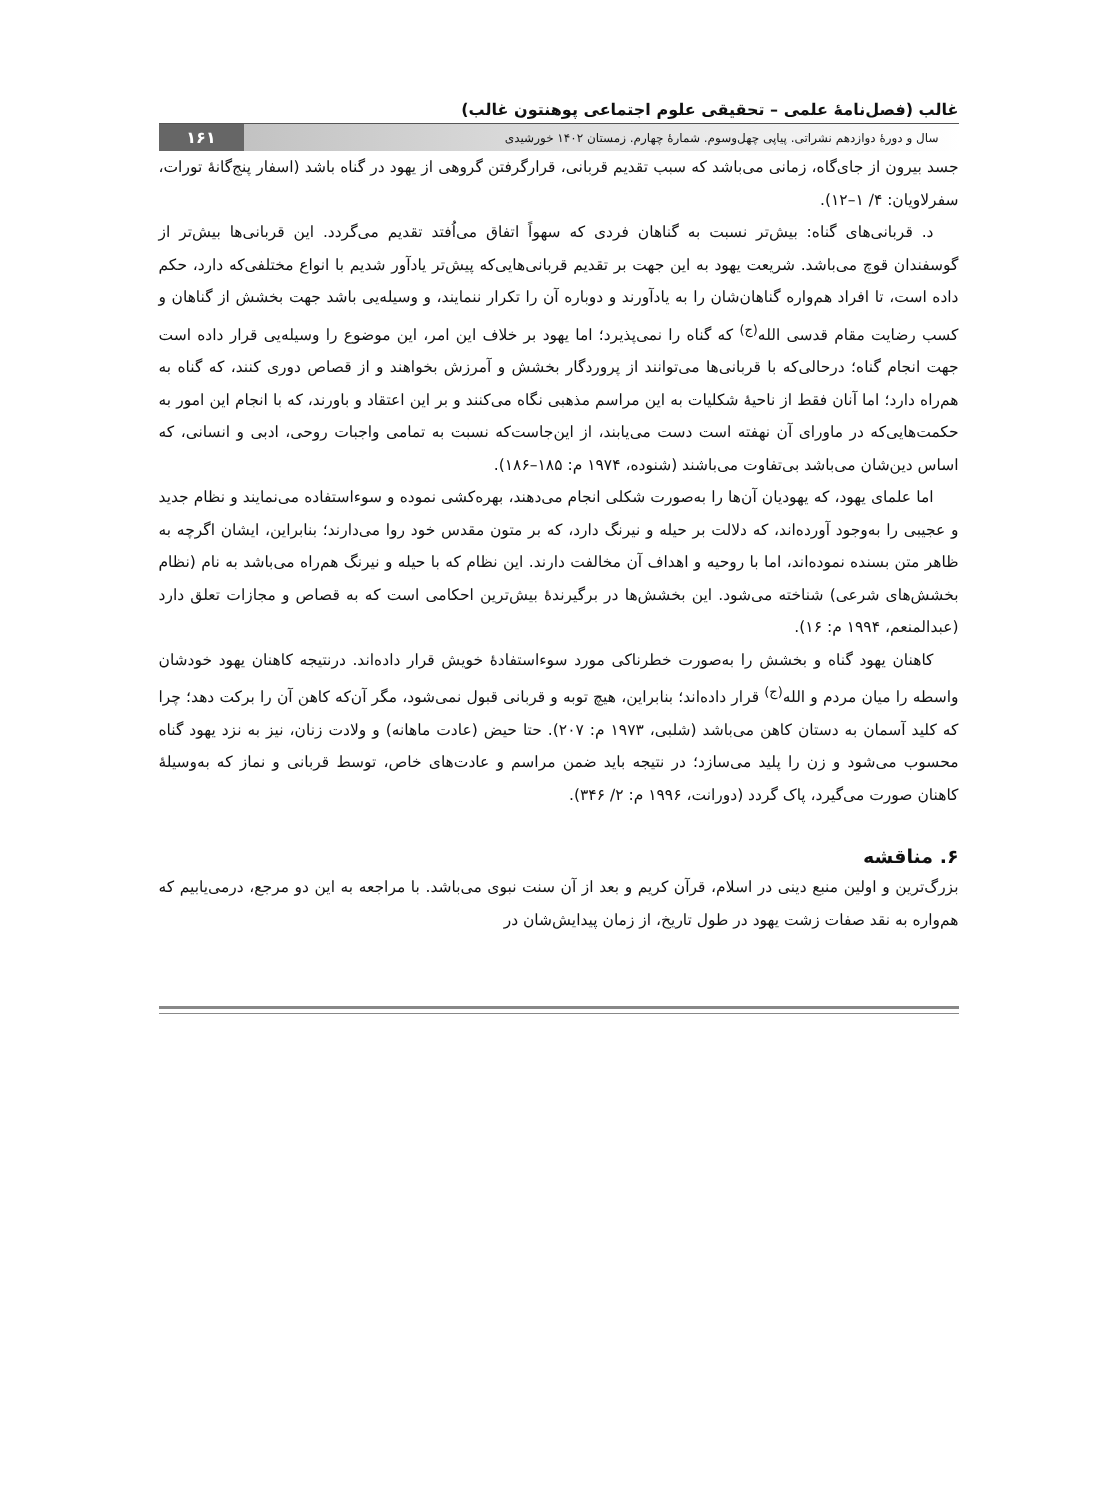غالب (فصل‌نامۀ علمی – تحقیقی علوم اجتماعی پوهنتون غالب)
سال و دورۀ دوازدهم نشراتی. پیاپی چهل‌وسوم. شمارۀ چهارم. زمستان ۱۴۰۲ خورشیدی
۱۶۱
جسد بیرون از جای‌گاه، زمانی می‌باشد که سبب تقدیم قربانی، قرارگرفتن گروهی از یهود در گناه باشد (اسفار پنج‌گانۀ تورات، سفرلاویان: ۴/ ۱–۱۲).
د. قربانی‌های گناه: بیش‌تر نسبت به گناهان فردی که سهواً اتفاق می‌اُفتد تقدیم می‌گردد. این قربانی‌ها بیش‌تر از گوسفندان قوچ می‌باشد. شریعت یهود به این جهت بر تقدیم قربانی‌هایی‌که پیش‌تر یادآور شدیم با انواع مختلفی‌که دارد، حکم داده است، تا افراد هم‌واره گناهان‌شان را به یادآورند و دوباره آن را تکرار ننمایند، و وسیله‌یی باشد جهت بخشش از گناهان و کسب رضایت مقام قدسی الله<sup>(ج)</sup> که گناه را نمی‌پذیرد؛ اما یهود بر خلاف این امر، این موضوع را وسیله‌یی قرار داده است جهت انجام گناه؛ درحالی‌که با قربانی‌ها می‌توانند از پروردگار بخشش و آمرزش بخواهند و از قصاص دوری کنند، که گناه به هم‌راه دارد؛ اما آنان فقط از ناحیۀ شکلیات به این مراسم مذهبی نگاه می‌کنند و بر این اعتقاد و باورند، که با انجام این امور به حکمت‌هایی‌که در ماورای آن نهفته است دست می‌یابند، از این‌جاست‌که نسبت به تمامی واجبات روحی، ادبی و انسانی، که اساس دین‌شان می‌باشد بی‌تفاوت می‌باشند (شنوده، ۱۹۷۴ م: ۱۸۵–۱۸۶).
اما علمای یهود، که یهودیان آن‌ها را به‌صورت شکلی انجام می‌دهند، بهره‌کشی نموده و سوءاستفاده می‌نمایند و نظام جدید و عجیبی را به‌وجود آورده‌اند، که دلالت بر حیله و نیرنگ دارد، که بر متون مقدس خود روا می‌دارند؛ بنابراین، ایشان اگرچه به ظاهر متن بسنده نموده‌اند، اما با روحیه و اهداف آن مخالفت دارند. این نظام که با حیله و نیرنگ هم‌راه می‌باشد به نام (نظام بخشش‌های شرعی) شناخته می‌شود. این بخشش‌ها در برگیرندۀ بیش‌ترین احکامی است که به قصاص و مجازات تعلق دارد (عبدالمنعم، ۱۹۹۴ م: ۱۶).
کاهنان یهود گناه و بخشش را به‌صورت خطرناکی مورد سوءاستفادۀ خویش قرار داده‌اند. درنتیجه کاهنان یهود خودشان واسطه را میان مردم و الله<sup>(ج)</sup> قرار داده‌اند؛ بنابراین، هیچ توبه و قربانی قبول نمی‌شود، مگر آن‌که کاهن آن را برکت دهد؛ چرا که کلید آسمان به دستان کاهن می‌باشد (شلبی، ۱۹۷۳ م: ۲۰۷). حتا حیض (عادت ماهانه) و ولادت زنان، نیز به نزد یهود گناه محسوب می‌شود و زن را پلید می‌سازد؛ در نتیجه باید ضمن مراسم و عادت‌های خاص، توسط قربانی و نماز که به‌وسیلۀ کاهنان صورت می‌گیرد، پاک گردد (دورانت، ۱۹۹۶ م: ۲/ ۳۴۶).
۶. مناقشه
بزرگ‌ترین و اولین منبع دینی در اسلام، قرآن کریم و بعد از آن سنت نبوی می‌باشد. با مراجعه به این دو مرجع، درمی‌یابیم که هم‌واره به نقد صفات زشت یهود در طول تاریخ، از زمان پیدایش‌شان در